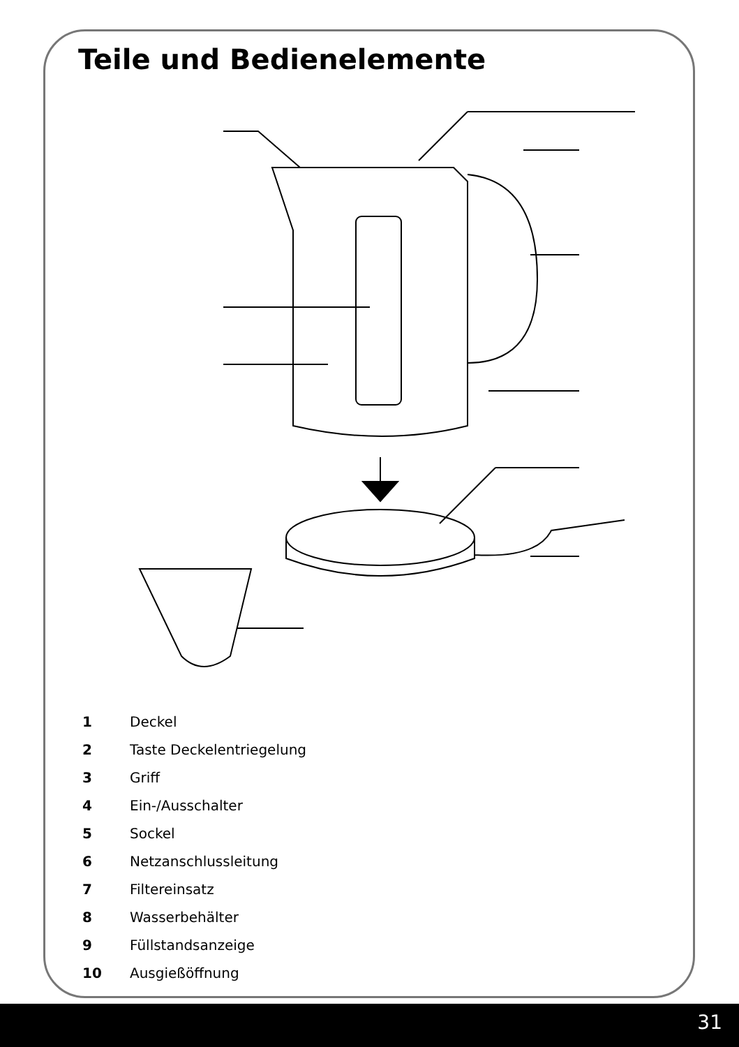Teile und Bedienelemente
1 Deckel
2 Taste Deckelentriegelung
3 Griff
4 Ein-/Ausschalter
5 Sockel
6 Netzanschlussleitung
7 Filtereinsatz
8 Wasserbehälter
9 Füllstandsanzeige
10 Ausgießöffnung
31